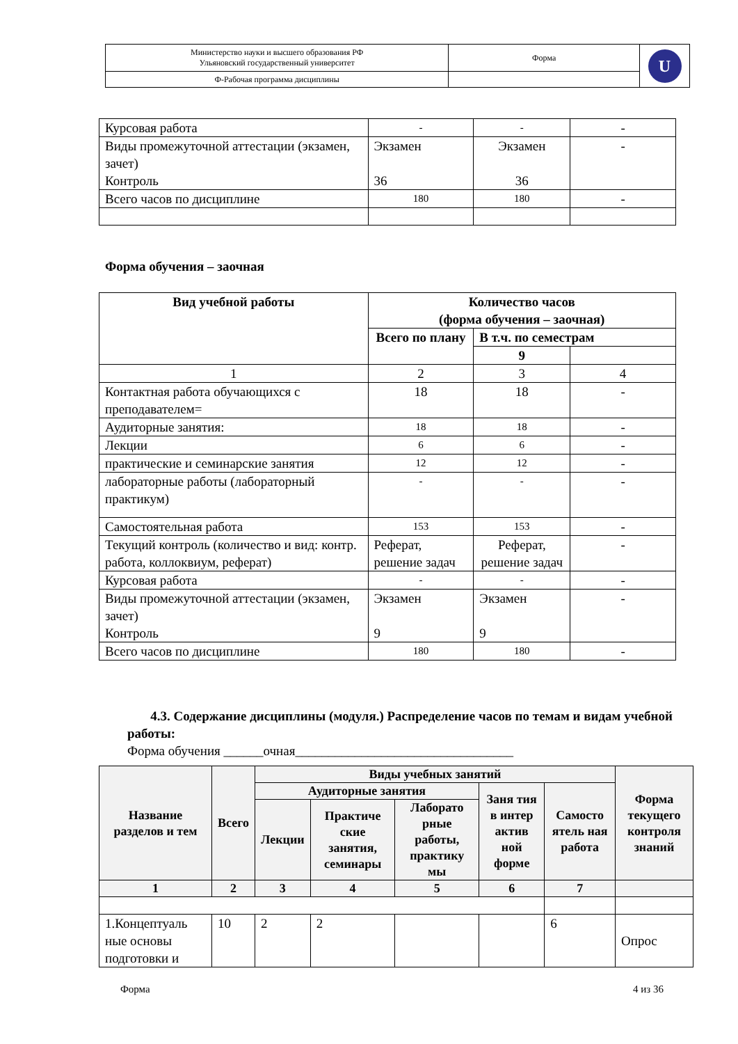| Министерство науки и высшего образования РФ Ульяновский государственный университет | Форма | U |
| Ф-Рабочая программа дисциплины | | |
| Курсовая работа | - | - | - |
| Виды промежуточной аттестации (экзамен, зачет) Контроль | Экзамен 36 | Экзамен 36 | - |
| Всего часов по дисциплине | 180 | 180 | - |
Форма обучения – заочная
| Вид учебной работы | Количество часов (форма обучения – заочная) | | |
| --- | --- | --- | --- |
| | Всего по плану | В т.ч. по семестрам | |
| | | 9 | |
| 1 | 2 | 3 | 4 |
| Контактная работа обучающихся с преподавателем= | 18 | 18 | - |
| Аудиторные занятия: | 18 | 18 | - |
| Лекции | 6 | 6 | - |
| практические и семинарские занятия | 12 | 12 | - |
| лабораторные работы (лабораторный практикум) | - | - | - |
| Самостоятельная работа | 153 | 153 | - |
| Текущий контроль (количество и вид: контр. работа, коллоквиум, реферат) | Реферат, решение задач | Реферат, решение задач | - |
| Курсовая работа | - | - | - |
| Виды промежуточной аттестации (экзамен, зачет) Контроль | Экзамен 9 | Экзамен 9 | - |
| Всего часов по дисциплине | 180 | 180 | - |
4.3. Содержание дисциплины (модуля.) Распределение часов по темам и видам учебной работы:
Форма обучения ______очная_________________________________
| Название разделов и тем | Всего | Виды учебных занятий | | | | | Форма текущего контроля знаний |
| --- | --- | --- | --- | --- | --- | --- | --- |
| | | Аудиторные занятия | | | Заня тия в интер актив ной форме | Самосто ятель ная работа | |
| | | Лекции | Практиче ские занятия, семинары | Лаборато рные работы, практику мы | | | |
| 1 | 2 | 3 | 4 | 5 | 6 | 7 | |
| 1.Концептуаль ные основы подготовки и | 10 | 2 | 2 | | | 6 | Опрос |
Форма 4 из 36